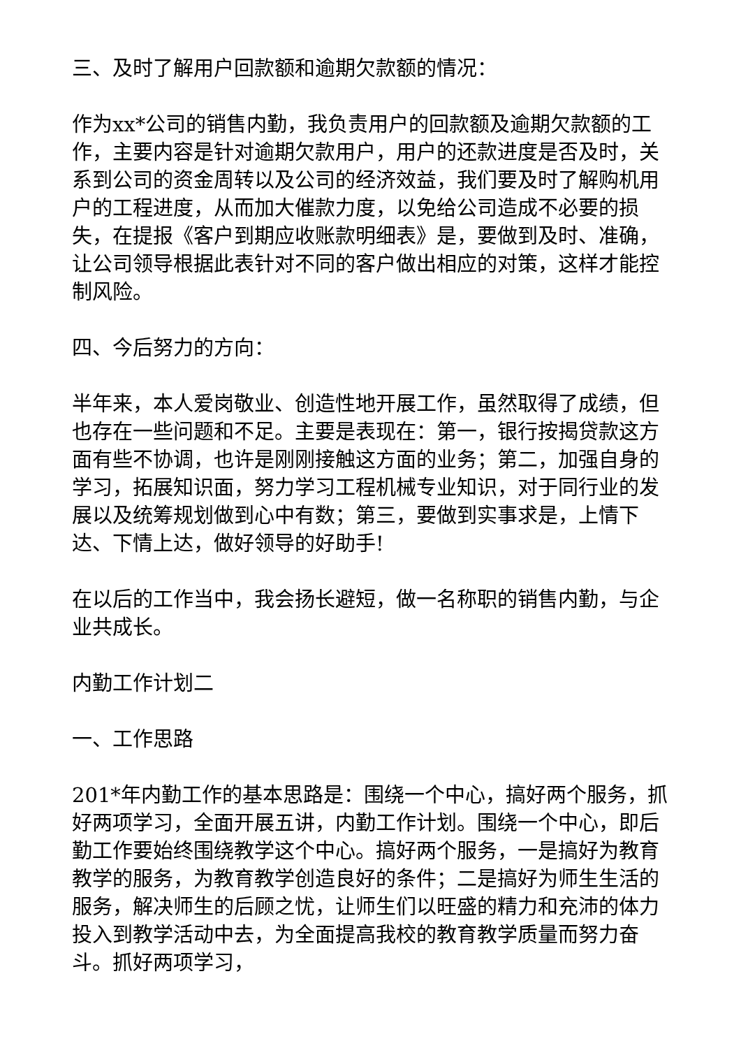三、及时了解用户回款额和逾期欠款额的情况：
作为xx*公司的销售内勤，我负责用户的回款额及逾期欠款额的工作，主要内容是针对逾期欠款用户，用户的还款进度是否及时，关系到公司的资金周转以及公司的经济效益，我们要及时了解购机用户的工程进度，从而加大催款力度，以免给公司造成不必要的损失，在提报《客户到期应收账款明细表》是，要做到及时、准确，让公司领导根据此表针对不同的客户做出相应的对策，这样才能控制风险。
四、今后努力的方向：
半年来，本人爱岗敬业、创造性地开展工作，虽然取得了成绩，但也存在一些问题和不足。主要是表现在：第一，银行按揭贷款这方面有些不协调，也许是刚刚接触这方面的业务；第二，加强自身的学习，拓展知识面，努力学习工程机械专业知识，对于同行业的发展以及统筹规划做到心中有数；第三，要做到实事求是，上情下达、下情上达，做好领导的好助手!
在以后的工作当中，我会扬长避短，做一名称职的销售内勤，与企业共成长。
内勤工作计划二
一、工作思路
201*年内勤工作的基本思路是：围绕一个中心，搞好两个服务，抓好两项学习，全面开展五讲，内勤工作计划。围绕一个中心，即后勤工作要始终围绕教学这个中心。搞好两个服务，一是搞好为教育教学的服务，为教育教学创造良好的条件；二是搞好为师生生活的服务，解决师生的后顾之忧，让师生们以旺盛的精力和充沛的体力投入到教学活动中去，为全面提高我校的教育教学质量而努力奋斗。抓好两项学习，